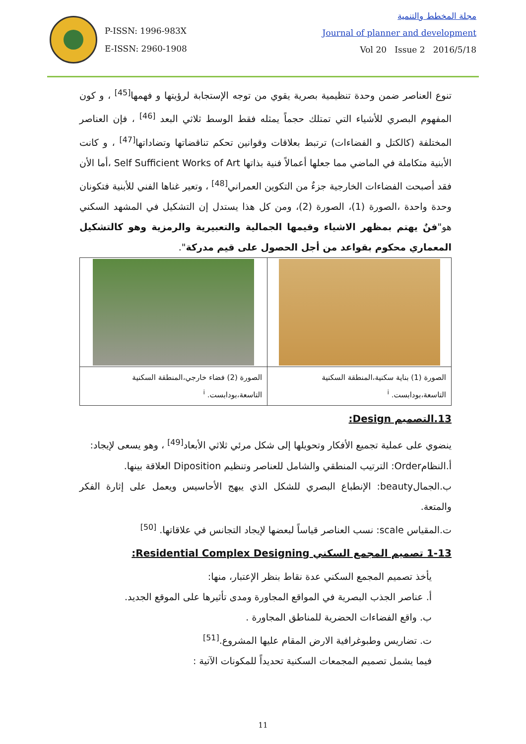P-ISSN: 1996-983X
E-ISSN: 2960-1908
مجلة المخطط والتنمية
Journal of planner and development
Vol 20 Issue 2 2016/5/18
تنوع العناصر ضمن وحدة تنظيمية بصرية يقوي من توجه الإستجابة لرؤيتها و فهمها<sup>[45]</sup> ، و كون المفهوم البصري للأشياء التي تمتلك حجماً يمثله فقط الوسط ثلاثي البعد <sup>[46]</sup> ، فإن العناصر المختلفة (كالكتل و الفضاءات) ترتبط بعلاقات وقوانين تحكم تناقضاتها وتضاداتها<sup>[47]</sup> ، و كانت الأبنية متكاملة في الماضي مما جعلها أعمالاً فنية بذاتها Self Sufficient Works of Art ،أما الأن فقد أصبحت الفضاءات الخارجية جزءٌ من التكوين العمراني<sup>[48]</sup> ، وتعير غناها الفني للأبنية فتكونان وحدة واحدة ،الصورة (1)، الصورة (2)، ومن كل هذا يستدل إن التشكيل في المشهد السكني هو"فنٌ يهتم بمظهر الاشياء وقيمها الجمالية والتعبيرية والرمزية وهو كالتشكيل المعماري محكوم بقواعد من أجل الحصول على قيم مدركة".
| الصورة (1) بناية سكنية،المنطقة السكنية التاسعة،بودابست. <sup>i</sup> | الصورة (2) فضاء خارجي،المنطقة السكنية التاسعة،بودابست. <sup>i</sup> |
13.التصميم Design:
ينضوي على عملية تجميع الأفكار وتحويلها إلى شكل مرئي ثلاثي الأبعاد<sup>[49]</sup> ، وهو يسعى لإيجاد:
أ.النظامOrder: الترتيب المنطقي والشامل للعناصر وتنظيم Diposition العلاقة بينها.
ب.الجمالbeauty: الإنطباع البصري للشكل الذي يبهج الأحاسيس ويعمل على إثارة الفكر والمتعة.
ت.المقياس scale: نسب العناصر قياساً لبعضها لإيجاد التجانس في علاقاتها. <sup>[50]</sup>
1-13 تصميم المجمع السكني Residential Complex Designing:
يأخذ تصميم المجمع السكني عدة نقاط بنظر الإعتبار، منها:
أ. عناصر الجذب البصرية في المواقع المجاورة ومدى تأثيرها على الموقع الجديد.
ب. واقع الفضاءات الحضرية للمناطق المجاورة .
ت. تضاريس وطبوغرافية الارض المقام عليها المشروع.<sup>[51]</sup>
فيما يشمل تصميم المجمعات السكنية تحديداً للمكونات الآتية :
11